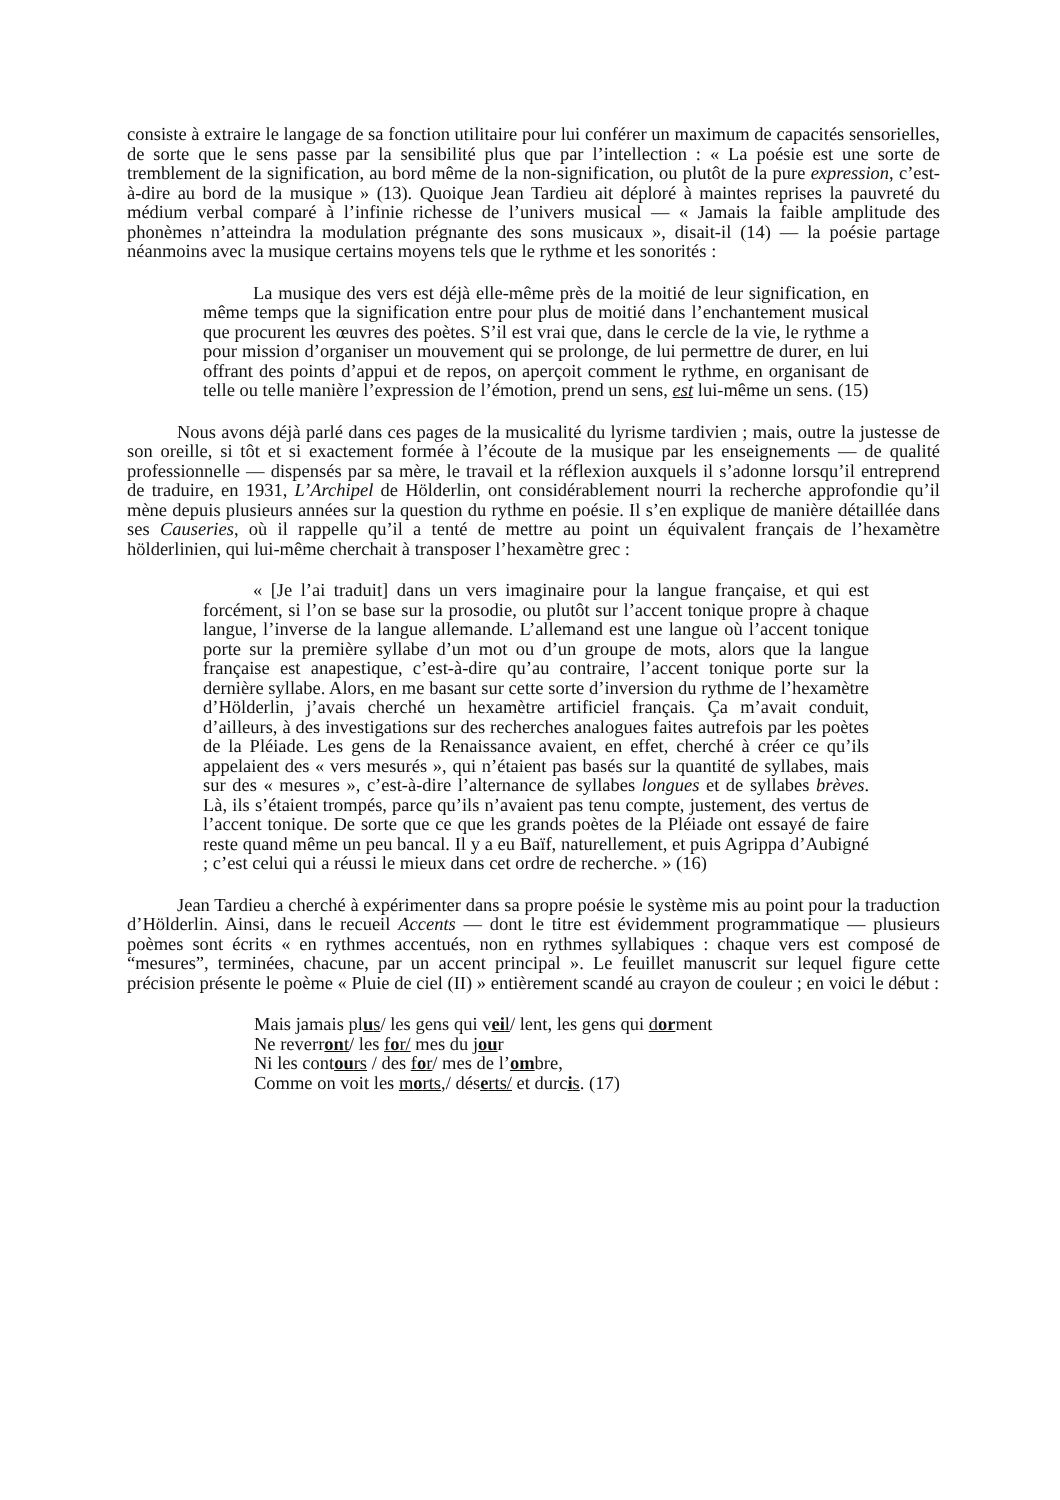consiste à extraire le langage de sa fonction utilitaire pour lui conférer un maximum de capacités sensorielles, de sorte que le sens passe par la sensibilité plus que par l’intellection : « La poésie est une sorte de tremblement de la signification, au bord même de la non-signification, ou plutôt de la pure expression, c’est-à-dire au bord de la musique » (13). Quoique Jean Tardieu ait déploré à maintes reprises la pauvreté du médium verbal comparé à l’infinie richesse de l’univers musical — « Jamais la faible amplitude des phonèmes n’atteindra la modulation prégnante des sons musicaux », disait-il (14) — la poésie partage néanmoins avec la musique certains moyens tels que le rythme et les sonorités :
La musique des vers est déjà elle-même près de la moitié de leur signification, en même temps que la signification entre pour plus de moitié dans l’enchantement musical que procurent les œuvres des poètes. S’il est vrai que, dans le cercle de la vie, le rythme a pour mission d’organiser un mouvement qui se prolonge, de lui permettre de durer, en lui offrant des points d’appui et de repos, on aperçoit comment le rythme, en organisant de telle ou telle manière l’expression de l’émotion, prend un sens, est lui-même un sens. (15)
Nous avons déjà parlé dans ces pages de la musicalité du lyrisme tardivien ; mais, outre la justesse de son oreille, si tôt et si exactement formée à l’écoute de la musique par les enseignements — de qualité professionnelle — dispensés par sa mère, le travail et la réflexion auxquels il s’adonne lorsqu’il entreprend de traduire, en 1931, L’Archipel de Hölderlin, ont considérablement nourri la recherche approfondie qu’il mène depuis plusieurs années sur la question du rythme en poésie. Il s’en explique de manière détaillée dans ses Causeries, où il rappelle qu’il a tenté de mettre au point un équivalent français de l’hexamètre hölderlinien, qui lui-même cherchait à transposer l’hexamètre grec :
« [Je l’ai traduit] dans un vers imaginaire pour la langue française, et qui est forcément, si l’on se base sur la prosodie, ou plutôt sur l’accent tonique propre à chaque langue, l’inverse de la langue allemande. L’allemand est une langue où l’accent tonique porte sur la première syllabe d’un mot ou d’un groupe de mots, alors que la langue française est anapestique, c’est-à-dire qu’au contraire, l’accent tonique porte sur la dernière syllabe. Alors, en me basant sur cette sorte d’inversion du rythme de l’hexamètre d’Hölderlin, j’avais cherché un hexamètre artificiel français. Ça m’avait conduit, d’ailleurs, à des investigations sur des recherches analogues faites autrefois par les poètes de la Pléiade. Les gens de la Renaissance avaient, en effet, cherché à créer ce qu’ils appelaient des « vers mesurés », qui n’étaient pas basés sur la quantité de syllabes, mais sur des « mesures », c’est-à-dire l’alternance de syllabes longues et de syllabes brèves. Là, ils s’étaient trompés, parce qu’ils n’avaient pas tenu compte, justement, des vertus de l’accent tonique. De sorte que ce que les grands poètes de la Pléiade ont essayé de faire reste quand même un peu bancal. Il y a eu Baïf, naturellement, et puis Agrippa d’Aubigné ; c’est celui qui a réussi le mieux dans cet ordre de recherche. » (16)
Jean Tardieu a cherché à expérimenter dans sa propre poésie le système mis au point pour la traduction d’Hölderlin. Ainsi, dans le recueil Accents — dont le titre est évidemment programmatique — plusieurs poèmes sont écrits « en rythmes accentués, non en rythmes syllabiques : chaque vers est composé de “mesures”, terminées, chacune, par un accent principal ». Le feuillet manuscrit sur lequel figure cette précision présente le poème « Pluie de ciel (II) » entièrement scandé au crayon de couleur ; en voici le début :
Mais jamais plus/ les gens qui veil/ lent, les gens qui dorment
Ne reverront/ les for/ mes du jour
Ni les contours / des for/ mes de l’ombre,
Comme on voit les morts,/ déserts/ et durcis. (17)